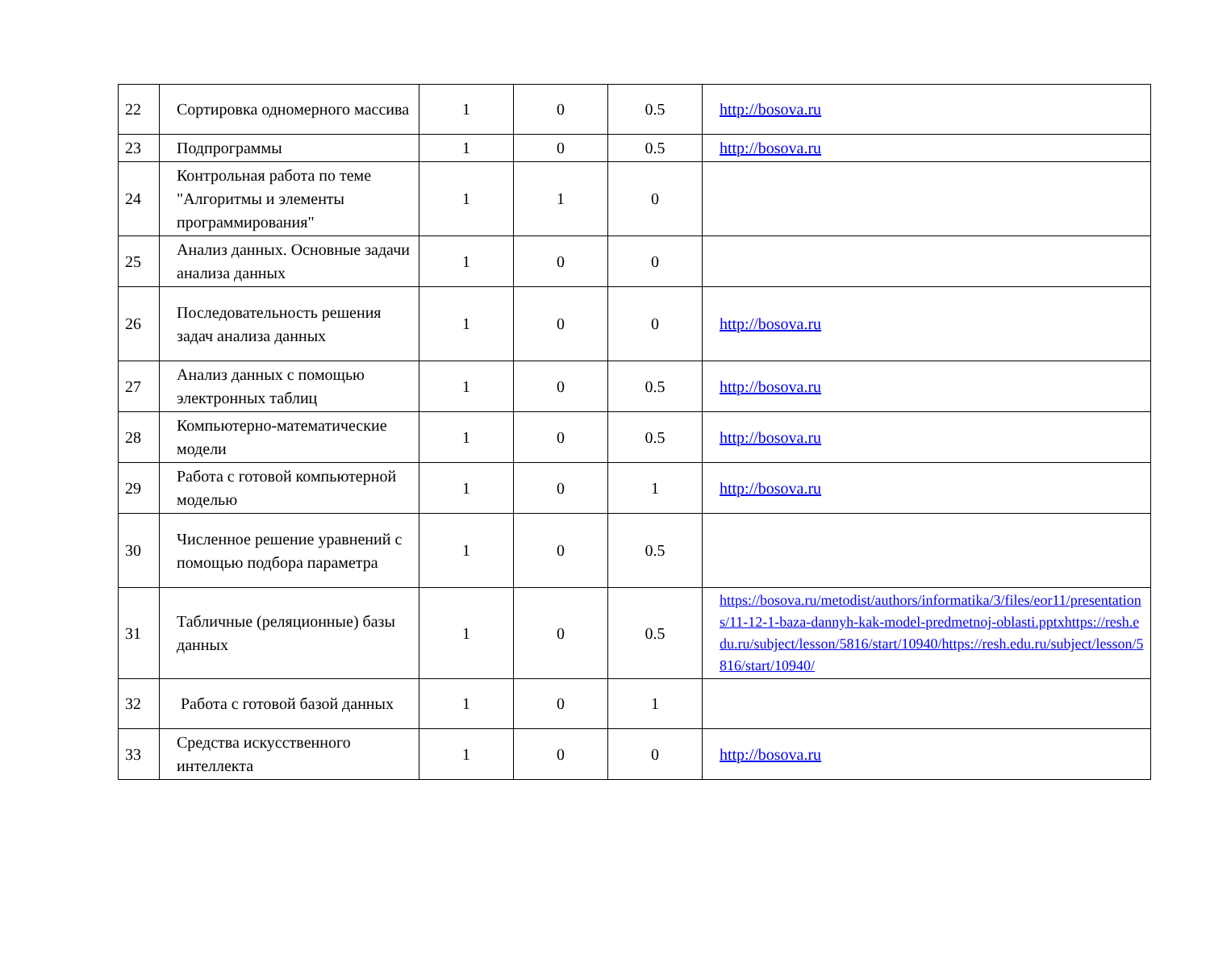| 22 | Сортировка одномерного массива | 1 | 0 | 0.5 | http://bosova.ru |
| 23 | Подпрограммы | 1 | 0 | 0.5 | http://bosova.ru |
| 24 | Контрольная работа по теме "Алгоритмы и элементы программирования" | 1 | 1 | 0 | |
| 25 | Анализ данных. Основные задачи анализа данных | 1 | 0 | 0 | |
| 26 | Последовательность решения задач анализа данных | 1 | 0 | 0 | http://bosova.ru |
| 27 | Анализ данных с помощью электронных таблиц | 1 | 0 | 0.5 | http://bosova.ru |
| 28 | Компьютерно-математические модели | 1 | 0 | 0.5 | http://bosova.ru |
| 29 | Работа с готовой компьютерной моделью | 1 | 0 | 1 | http://bosova.ru |
| 30 | Численное решение уравнений с помощью подбора параметра | 1 | 0 | 0.5 | |
| 31 | Табличные (реляционные) базы данных | 1 | 0 | 0.5 | https://bosova.ru/metodist/authors/informatika/3/files/eor11/presentations/11-12-1-baza-dannyh-kak-model-predmetnoj-oblasti.pptxhttps://resh.edu.ru/subject/lesson/5816/start/10940/https://resh.edu.ru/subject/lesson/5816/start/10940/ |
| 32 | Работа с готовой базой данных | 1 | 0 | 1 | |
| 33 | Средства искусственного интеллекта | 1 | 0 | 0 | http://bosova.ru |